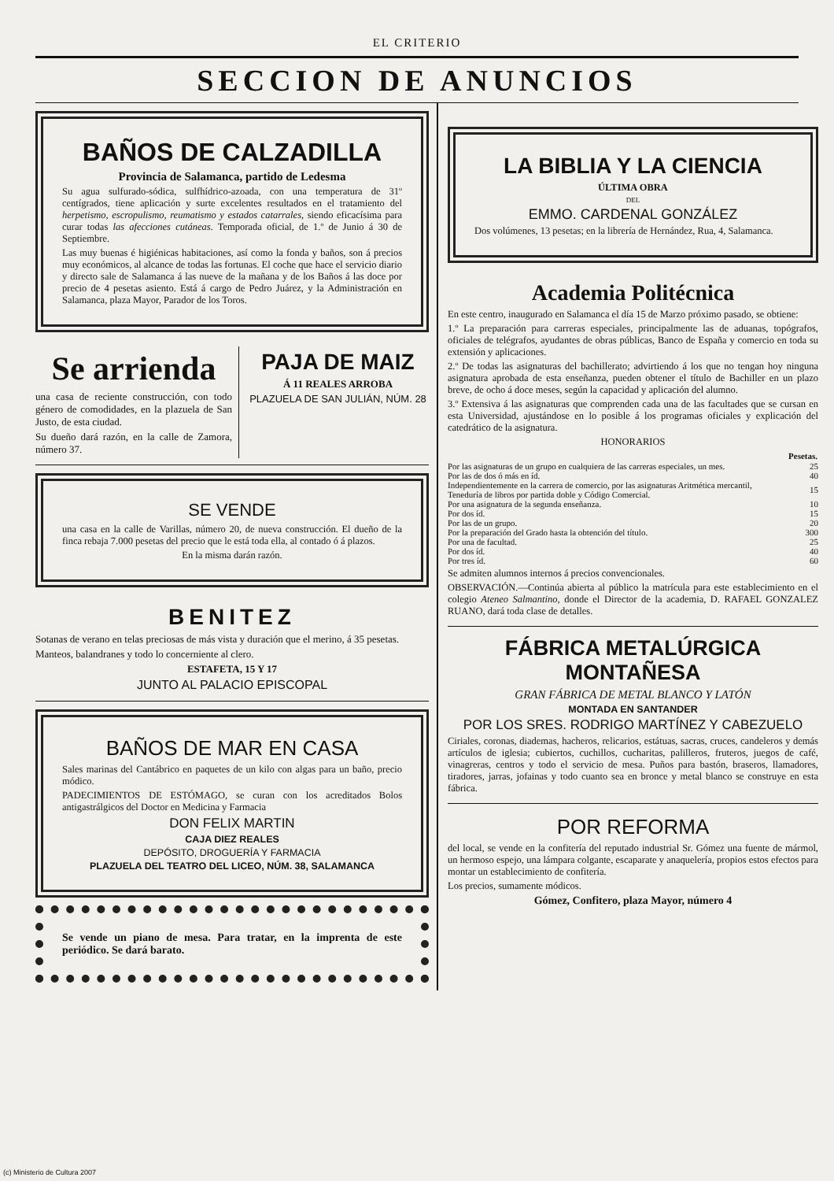EL CRITERIO
SECCION DE ANUNCIOS
BAÑOS DE CALZADILLA
Provincia de Salamanca, partido de Ledesma
Su agua sulfurado-sódica, sulfhídrico-azoada, con una temperatura de 31º centígrados, tiene aplicación y surte excelentes resultados en el tratamiento del herpetismo, escropulismo, reumatismo y estados catarrales, siendo eficacísima para curar todas las afecciones cutáneas. Temporada oficial, de 1.º de Junio á 30 de Septiembre.
Las muy buenas é higiénicas habitaciones, así como la fonda y baños, son á precios muy económicos, al alcance de todas las fortunas. El coche que hace el servicio diario y directo sale de Salamanca á las nueve de la mañana y de los Baños á las doce por precio de 4 pesetas asiento. Está á cargo de Pedro Juárez, y la Administración en Salamanca, plaza Mayor, Parador de los Toros.
Se arrienda
una casa de reciente construcción, con todo género de comodidades, en la plazuela de San Justo, de esta ciudad.
Su dueño dará razón, en la calle de Zamora, número 37.
PAJA DE MAIZ
Á 11 REALES ARROBA
PLAZUELA DE SAN JULIÁN, NÚM. 28
SE VENDE
una casa en la calle de Varillas, número 20, de nueva construcción. El dueño de la finca rebaja 7.000 pesetas del precio que le está toda ella, al contado ó á plazos.
En la misma darán razón.
BENITEZ
Sotanas de verano en telas preciosas de más vista y duración que el merino, á 35 pesetas.
Manteos, balandranes y todo lo concerniente al clero.
ESTAFETA, 15 Y 17
JUNTO AL PALACIO EPISCOPAL
BAÑOS DE MAR EN CASA
Sales marinas del Cantábrico en paquetes de un kilo con algas para un baño, precio módico.
PADECIMIENTOS DE ESTÓMAGO, se curan con los acreditados Bolos antigastrálgicos del Doctor en Medicina y Farmacia
DON FELIX MARTIN
CAJA DIEZ REALES
DEPÓSITO, DROGUERÍA Y FARMACIA
PLAZUELA DEL TEATRO DEL LICEO, NÚM. 38, SALAMANCA
Se vende un piano de mesa. Para tratar, en la imprenta de este periódico. Se dará barato.
LA BIBLIA Y LA CIENCIA
ÚLTIMA OBRA
DEL
EMMO. CARDENAL GONZÁLEZ
Dos volúmenes, 13 pesetas; en la librería de Hernández, Rua, 4, Salamanca.
Academia Politécnica
En este centro, inaugurado en Salamanca el día 15 de Marzo próximo pasado, se obtiene:
1.º La preparación para carreras especiales, principalmente las de aduanas, topógrafos, oficiales de telégrafos, ayudantes de obras públicas, Banco de España y comercio en toda su extensión y aplicaciones.
2.º De todas las asignaturas del bachillerato; advirtiendo á los que no tengan hoy ninguna asignatura aprobada de esta enseñanza, pueden obtener el título de Bachiller en un plazo breve, de ocho á doce meses, según la capacidad y aplicación del alumno.
3.º Extensiva á las asignaturas que comprenden cada una de las facultades que se cursan en esta Universidad, ajustándose en lo posible á los programas oficiales y explicación del catedrático de la asignatura.
HONORARIOS
| | Pesetas. |
| --- | --- |
| Por las asignaturas de un grupo en cualquiera de las carreras especiales, un mes. | 25 |
| Por las de dos ó más en íd. | 40 |
| Independientemente en la carrera de comercio, por las asignaturas Aritmética mercantil, Teneduría de libros por partida doble y Código Comercial. | 15 |
| Por una asignatura de la segunda enseñanza. | 10 |
| Por dos íd. | 15 |
| Por las de un grupo. | 20 |
| Por la preparación del Grado hasta la obtención del título. | 300 |
| Por una de facultad. | 25 |
| Por dos íd. | 40 |
| Por tres íd. | 60 |
Se admiten alumnos internos á precios convencionales.
OBSERVACIÓN.—Continúa abierta al público la matrícula para este establecimiento en el colegio Ateneo Salmantino, donde el Director de la academia, D. RAFAEL GONZALEZ RUANO, dará toda clase de detalles.
FÁBRICA METALÚRGICA MONTAÑESA
GRAN FÁBRICA DE METAL BLANCO Y LATÓN
MONTADA EN SANTANDER
POR LOS SRES. RODRIGO MARTÍNEZ Y CABEZUELO
Ciriales, coronas, diademas, hacheros, relicarios, estátuas, sacras, cruces, candeleros y demás artículos de iglesia; cubiertos, cuchillos, cucharitas, palilleros, fruteros, juegos de café, vinagreras, centros y todo el servicio de mesa. Puños para bastón, braseros, llamadores, tiradores, jarras, jofainas y todo cuanto sea en bronce y metal blanco se construye en esta fábrica.
POR REFORMA
del local, se vende en la confitería del reputado industrial Sr. Gómez una fuente de mármol, un hermoso espejo, una lámpara colgante, escaparate y anaquelería, propios estos efectos para montar un establecimiento de confitería.
Los precios, sumamente módicos.
Gómez, Confitero, plaza Mayor, número 4
(c) Ministerio de Cultura 2007